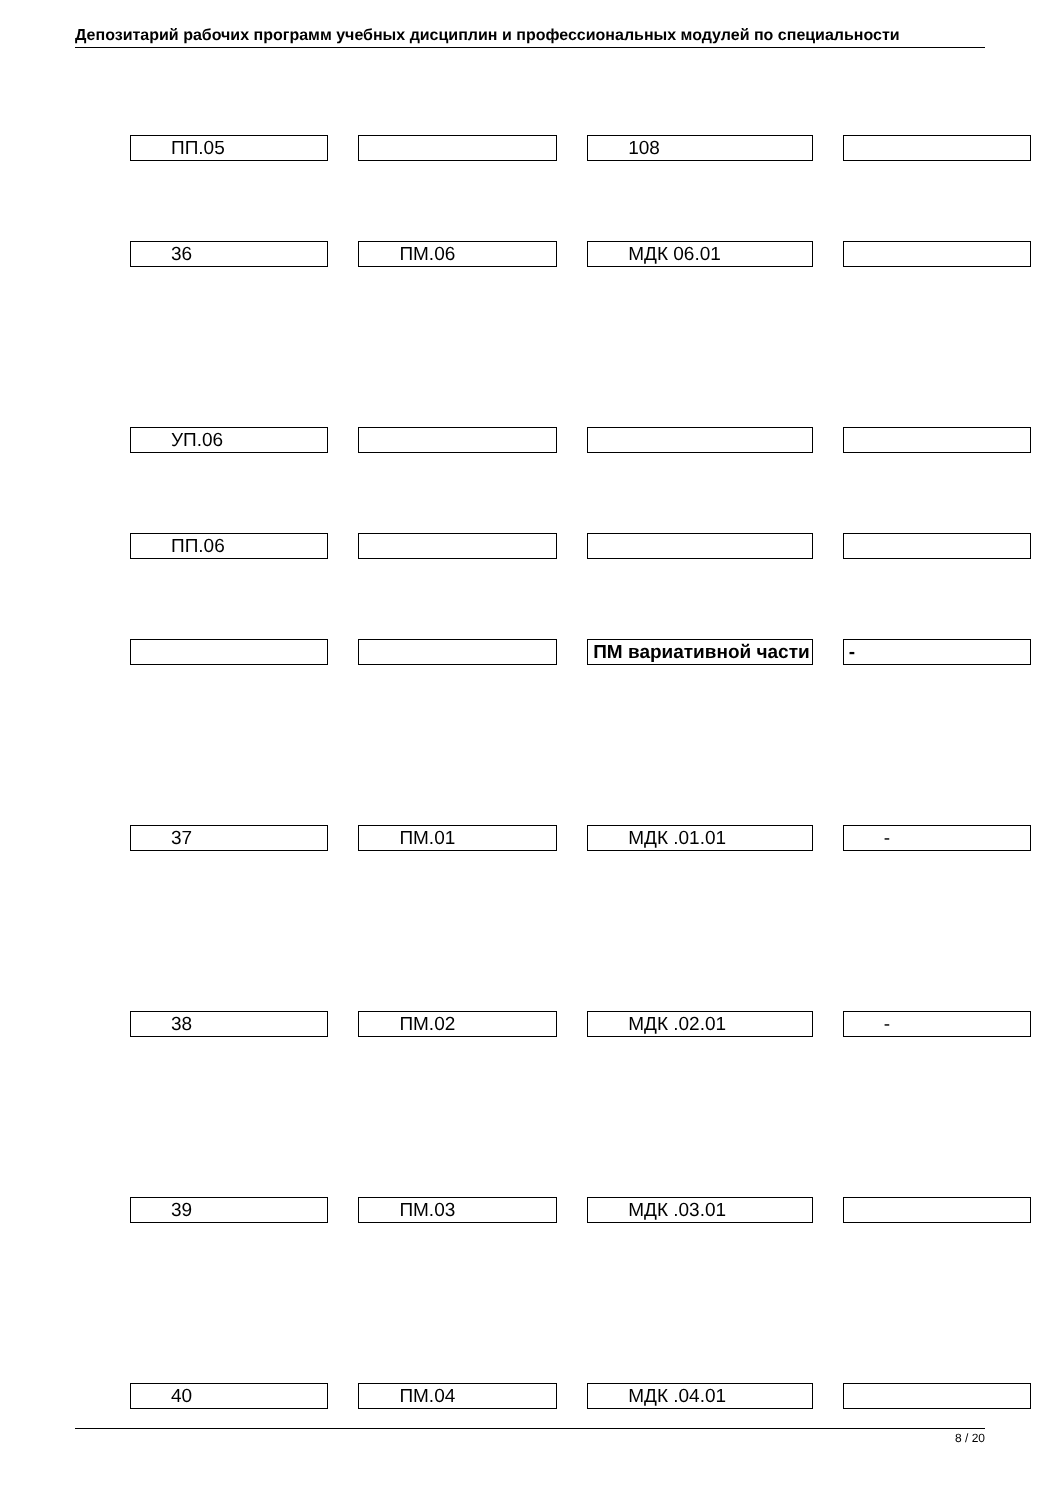Депозитарий рабочих программ учебных дисциплин и профессиональных модулей по специальности
| ПП.05 | | 108 | |
| 36 | ПМ.06 | МДК 06.01 | |
| УП.06 | | | |
| ПП.06 | | | |
| | | ПМ вариативной части | - |
| 37 | ПМ.01 | МДК .01.01 | - |
| 38 | ПМ.02 | МДК .02.01 | - |
| 39 | ПМ.03 | МДК .03.01 | |
| 40 | ПМ.04 | МДК .04.01 | |
8 / 20